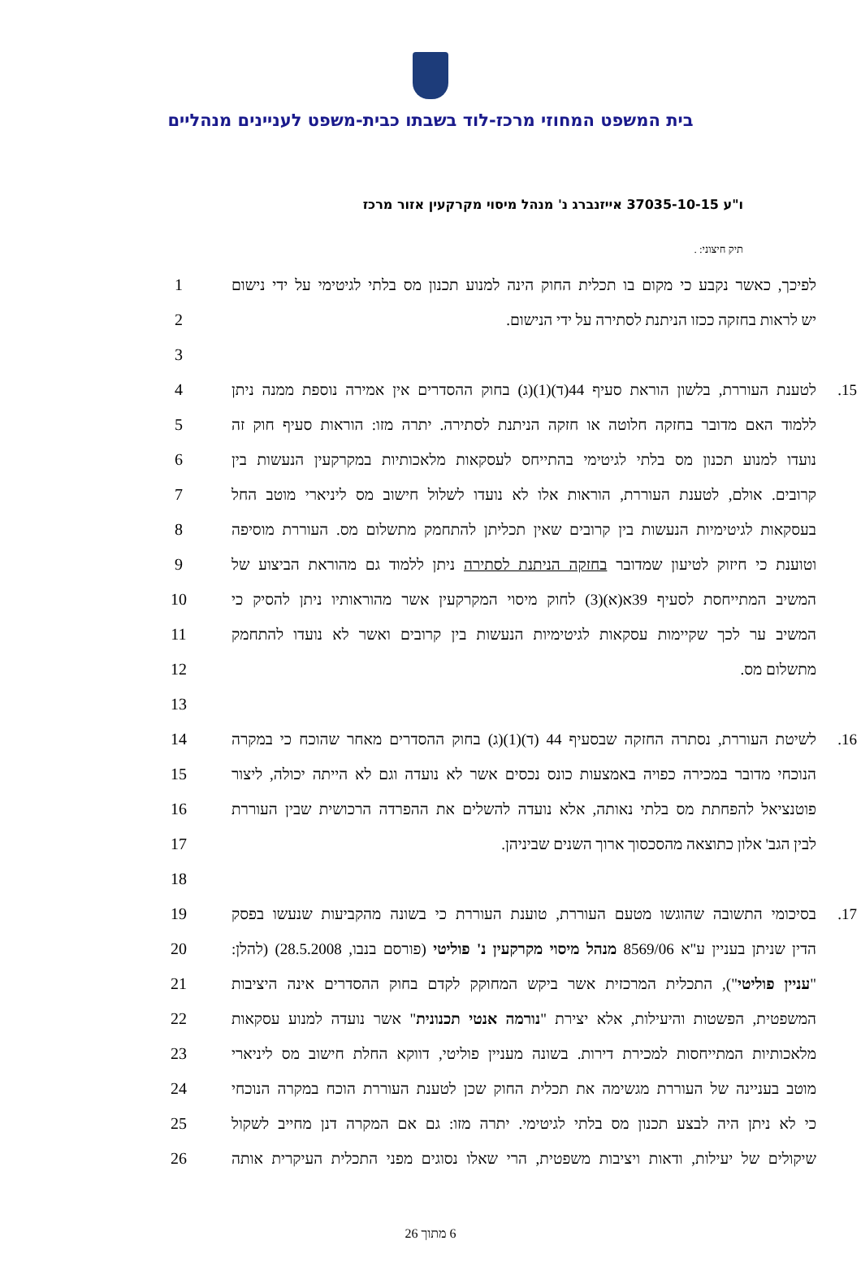בית המשפט המחוזי מרכז-לוד בשבתו כבית-משפט לעניינים מנהליים
ו"ע 37035-10-15 אייזנברג נ' מנהל מיסוי מקרקעין אזור מרכז
תיק חיצוני: .
לפיכך, כאשר נקבע כי מקום בו תכלית החוק הינה למנוע תכנון מס בלתי לגיטימי על ידי נישום 1
יש לראות בחזקה ככזו הניתנת לסתירה על ידי הנישום. 2
3
15. לטענת העוררת, בלשון הוראת סעיף 44(ד)(1)(ג) בחוק ההסדרים אין אמירה נוספת ממנה ניתן 4
ללמוד האם מדובר בחזקה חלוטה או חזקה הניתנת לסתירה. יתרה מזו: הוראות סעיף חוק זה 5
נועדו למנוע תכנון מס בלתי לגיטימי בהתייחס לעסקאות מלאכותיות במקרקעין הנעשות בין 6
קרובים. אולם, לטענת העוררת, הוראות אלו לא נועדו לשלול חישוב מס ליניארי מוטב החל 7
בעסקאות לגיטימיות הנעשות בין קרובים שאין תכליתן להתחמק מתשלום מס. העוררת מוסיפה 8
וטוענת כי חיזוק לטיעון שמדובר בחזקה הניתנת לסתירה ניתן ללמוד גם מהוראת הביצוע של 9
המשיב המתייחסת לסעיף 39א(א)(3) לחוק מיסוי המקרקעין אשר מהוראותיו ניתן להסיק כי 10
המשיב ער לכך שקיימות עסקאות לגיטימיות הנעשות בין קרובים ואשר לא נועדו להתחמק 11
מתשלום מס. 12
13
16. לשיטת העוררת, נסתרה החזקה שבסעיף 44 (ד)(1)(ג) בחוק ההסדרים מאחר שהוכח כי במקרה 14
הנוכחי מדובר במכירה כפויה באמצעות כונס נכסים אשר לא נועדה וגם לא הייתה יכולה, ליצור 15
פוטנציאל להפחתת מס בלתי נאותה, אלא נועדה להשלים את ההפרדה הרכושית שבין העוררת 16
לבין הגב' אלון כתוצאה מהסכסוך ארוך השנים שביניהן. 17
18
17. בסיכומי התשובה שהוגשו מטעם העוררת, טוענת העוררת כי בשונה מהקביעות שנעשו בפסק 19
הדין שניתן בעניין ע"א 8569/06 מנהל מיסוי מקרקעין נ' פוליטי (פורסם בנבו, 28.5.2008) (להלן: 20
"עניין פוליטי"), התכלית המרכזית אשר ביקש המחוקק לקדם בחוק ההסדרים אינה היציבות 21
המשפטית, הפשטות והיעילות, אלא יצירת "נורמה אנטי תכנונית" אשר נועדה למנוע עסקאות 22
מלאכותיות המתייחסות למכירת דירות. בשונה מעניין פוליטי, דווקא החלת חישוב מס ליניארי 23
מוטב בעניינה של העוררת מגשימה את תכלית החוק שכן לטענת העוררת הוכח במקרה הנוכחי 24
כי לא ניתן היה לבצע תכנון מס בלתי לגיטימי. יתרה מזו: גם אם המקרה דנן מחייב לשקול 25
שיקולים של יעילות, ודאות ויציבות משפטית, הרי שאלו נסוגים מפני התכלית העיקרית אותה 26
6 מתוך 26